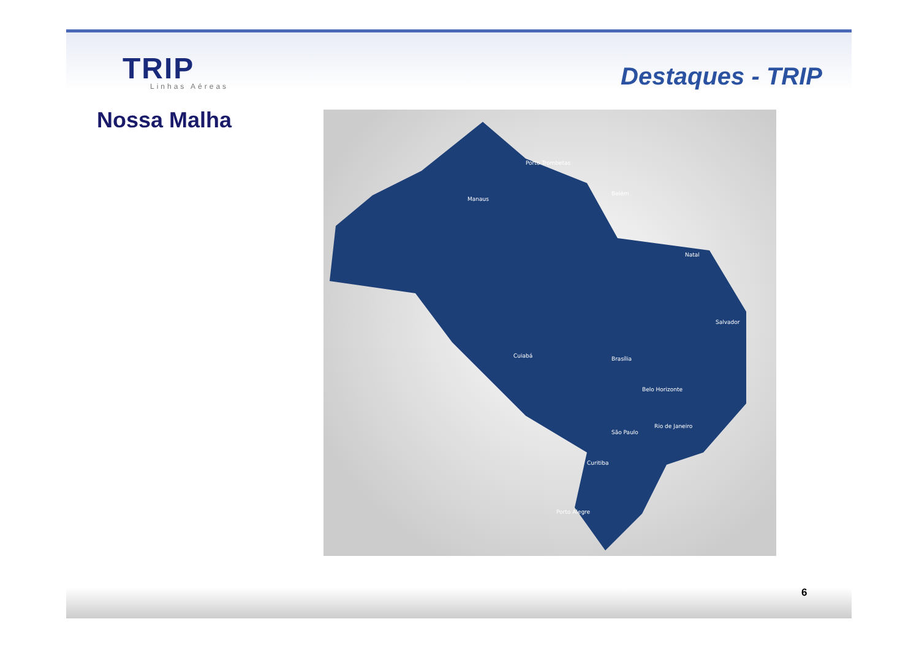TRIP Linhas Aéreas
Destaques - TRIP
Nossa Malha
Porto Trombetas
Manaus
Belém
Natal
Salvador
Belo Horizonte
São Paulo
Rio de Janeiro
Brasília
Cuiabá
Curitiba
Porto Alegre
6